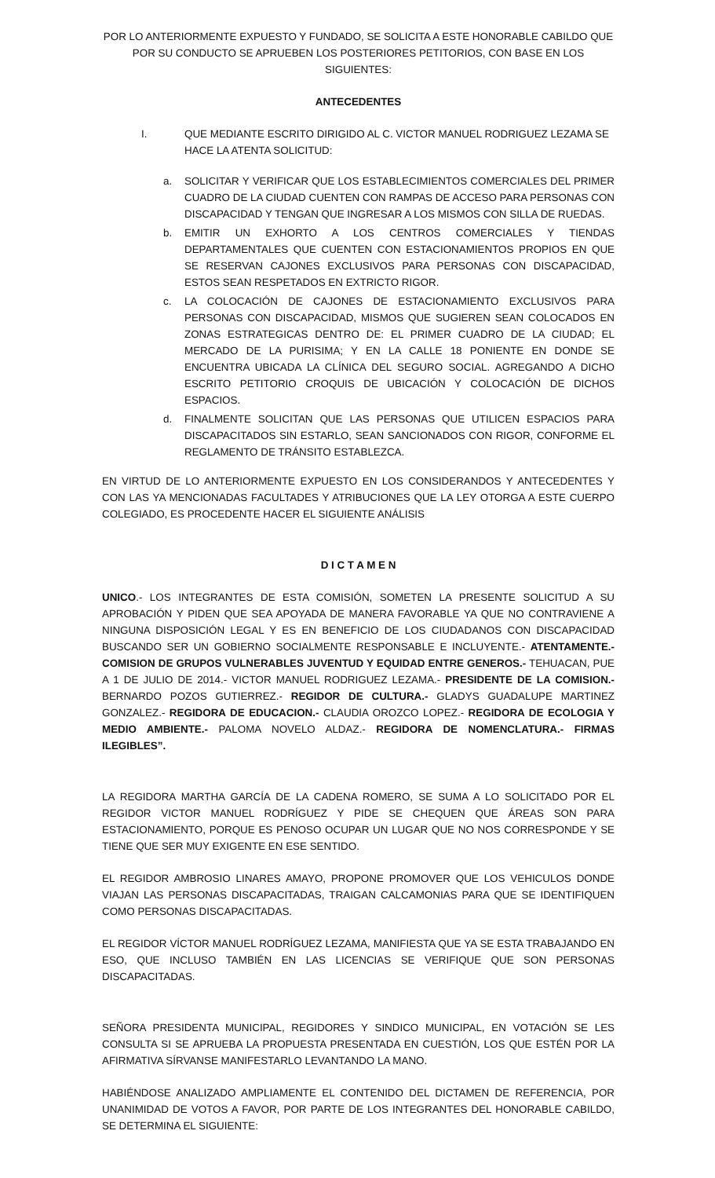POR LO ANTERIORMENTE EXPUESTO Y FUNDADO, SE SOLICITA A ESTE HONORABLE CABILDO QUE POR SU CONDUCTO SE APRUEBEN LOS POSTERIORES PETITORIOS, CON BASE EN LOS SIGUIENTES:
ANTECEDENTES
I. QUE MEDIANTE ESCRITO DIRIGIDO AL C. VICTOR MANUEL RODRIGUEZ LEZAMA SE HACE LA ATENTA SOLICITUD:
a. SOLICITAR Y VERIFICAR QUE LOS ESTABLECIMIENTOS COMERCIALES DEL PRIMER CUADRO DE LA CIUDAD CUENTEN CON RAMPAS DE ACCESO PARA PERSONAS CON DISCAPACIDAD Y TENGAN QUE INGRESAR A LOS MISMOS CON SILLA DE RUEDAS.
b. EMITIR UN EXHORTO A LOS CENTROS COMERCIALES Y TIENDAS DEPARTAMENTALES QUE CUENTEN CON ESTACIONAMIENTOS PROPIOS EN QUE SE RESERVAN CAJONES EXCLUSIVOS PARA PERSONAS CON DISCAPACIDAD, ESTOS SEAN RESPETADOS EN EXTRICTO RIGOR.
c. LA COLOCACIÓN DE CAJONES DE ESTACIONAMIENTO EXCLUSIVOS PARA PERSONAS CON DISCAPACIDAD, MISMOS QUE SUGIEREN SEAN COLOCADOS EN ZONAS ESTRATEGICAS DENTRO DE: EL PRIMER CUADRO DE LA CIUDAD; EL MERCADO DE LA PURISIMA; Y EN LA CALLE 18 PONIENTE EN DONDE SE ENCUENTRA UBICADA LA CLÍNICA DEL SEGURO SOCIAL. AGREGANDO A DICHO ESCRITO PETITORIO CROQUIS DE UBICACIÓN Y COLOCACIÓN DE DICHOS ESPACIOS.
d. FINALMENTE SOLICITAN QUE LAS PERSONAS QUE UTILICEN ESPACIOS PARA DISCAPACITADOS SIN ESTARLO, SEAN SANCIONADOS CON RIGOR, CONFORME EL REGLAMENTO DE TRÁNSITO ESTABLEZCA.
EN VIRTUD DE LO ANTERIORMENTE EXPUESTO EN LOS CONSIDERANDOS Y ANTECEDENTES Y CON LAS YA MENCIONADAS FACULTADES Y ATRIBUCIONES QUE LA LEY OTORGA A ESTE CUERPO COLEGIADO, ES PROCEDENTE HACER EL SIGUIENTE ANÁLISIS
D I C T A M E N
UNICO.- LOS INTEGRANTES DE ESTA COMISIÓN, SOMETEN LA PRESENTE SOLICITUD A SU APROBACIÓN Y PIDEN QUE SEA APOYADA DE MANERA FAVORABLE YA QUE NO CONTRAVIENE A NINGUNA DISPOSICIÓN LEGAL Y ES EN BENEFICIO DE LOS CIUDADANOS CON DISCAPACIDAD BUSCANDO SER UN GOBIERNO SOCIALMENTE RESPONSABLE E INCLUYENTE.- ATENTAMENTE.- COMISION DE GRUPOS VULNERABLES JUVENTUD Y EQUIDAD ENTRE GENEROS.- TEHUACAN, PUE A 1 DE JULIO DE 2014.- VICTOR MANUEL RODRIGUEZ LEZAMA.- PRESIDENTE DE LA COMISION.- BERNARDO POZOS GUTIERREZ.- REGIDOR DE CULTURA.- GLADYS GUADALUPE MARTINEZ GONZALEZ.- REGIDORA DE EDUCACION.- CLAUDIA OROZCO LOPEZ.- REGIDORA DE ECOLOGIA Y MEDIO AMBIENTE.- PALOMA NOVELO ALDAZ.- REGIDORA DE NOMENCLATURA.- FIRMAS ILEGIBLES”.
LA REGIDORA MARTHA GARCÍA DE LA CADENA ROMERO, SE SUMA A LO SOLICITADO POR EL REGIDOR VICTOR MANUEL RODRÍGUEZ Y PIDE SE CHEQUEN QUE ÁREAS SON PARA ESTACIONAMIENTO, PORQUE ES PENOSO OCUPAR UN LUGAR QUE NO NOS CORRESPONDE Y SE TIENE QUE SER MUY EXIGENTE EN ESE SENTIDO.
EL REGIDOR AMBROSIO LINARES AMAYO, PROPONE PROMOVER QUE LOS VEHICULOS DONDE VIAJAN LAS PERSONAS DISCAPACITADAS, TRAIGAN CALCAMONIAS PARA QUE SE IDENTIFIQUEN COMO PERSONAS DISCAPACITADAS.
EL REGIDOR VÍCTOR MANUEL RODRÍGUEZ LEZAMA, MANIFIESTA QUE YA SE ESTA TRABAJANDO EN ESO, QUE INCLUSO TAMBIÉN EN LAS LICENCIAS SE VERIFIQUE QUE SON PERSONAS DISCAPACITADAS.
SEÑORA PRESIDENTA MUNICIPAL, REGIDORES Y SINDICO MUNICIPAL, EN VOTACIÓN SE LES CONSULTA SI SE APRUEBA LA PROPUESTA PRESENTADA EN CUESTIÓN, LOS QUE ESTÉN POR LA AFIRMATIVA SÍRVANSE MANIFESTARLO LEVANTANDO LA MANO.
HABIÉNDOSE ANALIZADO AMPLIAMENTE EL CONTENIDO DEL DICTAMEN DE REFERENCIA, POR UNANIMIDAD DE VOTOS A FAVOR, POR PARTE DE LOS INTEGRANTES DEL HONORABLE CABILDO, SE DETERMINA EL SIGUIENTE: